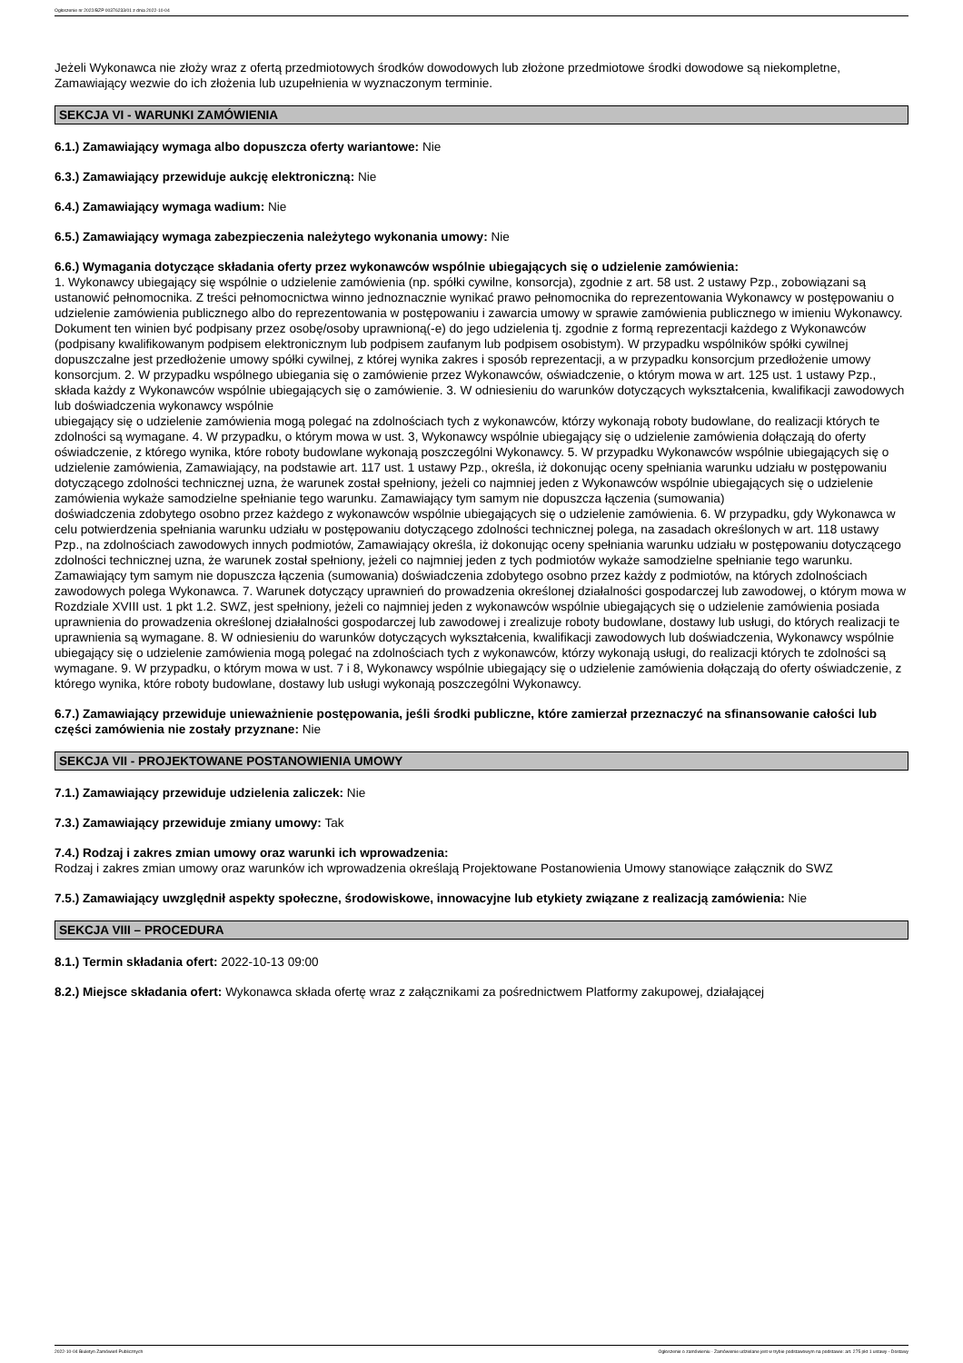Ogłoszenie nr 2022/BZP 00376233/01 z dnia 2022-10-04
Jeżeli Wykonawca nie złoży wraz z ofertą przedmiotowych środków dowodowych lub złożone przedmiotowe środki dowodowe są niekompletne, Zamawiający wezwie do ich złożenia lub uzupełnienia w wyznaczonym terminie.
SEKCJA VI - WARUNKI ZAMÓWIENIA
6.1.) Zamawiający wymaga albo dopuszcza oferty wariantowe: Nie
6.3.) Zamawiający przewiduje aukcję elektroniczną: Nie
6.4.) Zamawiający wymaga wadium: Nie
6.5.) Zamawiający wymaga zabezpieczenia należytego wykonania umowy: Nie
6.6.) Wymagania dotyczące składania oferty przez wykonawców wspólnie ubiegających się o udzielenie zamówienia:
1. Wykonawcy ubiegający się wspólnie o udzielenie zamówienia (np. spółki cywilne, konsorcja), zgodnie z art. 58 ust. 2 ustawy Pzp., zobowiązani są ustanowić pełnomocnika. Z treści pełnomocnictwa winno jednoznacznie wynikać prawo pełnomocnika do reprezentowania Wykonawcy w postępowaniu o udzielenie zamówienia publicznego albo do reprezentowania w postępowaniu i zawarcia umowy w sprawie zamówienia publicznego w imieniu Wykonawcy. Dokument ten winien być podpisany przez osobę/osoby uprawnioną(-e) do jego udzielenia tj. zgodnie z formą reprezentacji każdego z Wykonawców (podpisany kwalifikowanym podpisem elektronicznym lub podpisem zaufanym lub podpisem osobistym). W przypadku wspólników spółki cywilnej dopuszczalne jest przedłożenie umowy spółki cywilnej, z której wynika zakres i sposób reprezentacji, a w przypadku konsorcjum przedłożenie umowy konsorcjum. 2. W przypadku wspólnego ubiegania się o zamówienie przez Wykonawców, oświadczenie, o którym mowa w art. 125 ust. 1 ustawy Pzp., składa każdy z Wykonawców wspólnie ubiegających się o zamówienie. 3. W odniesieniu do warunków dotyczących wykształcenia, kwalifikacji zawodowych lub doświadczenia wykonawcy wspólnie
ubiegający się o udzielenie zamówienia mogą polegać na zdolnościach tych z wykonawców, którzy wykonają roboty budowlane, do realizacji których te zdolności są wymagane. 4. W przypadku, o którym mowa w ust. 3, Wykonawcy wspólnie ubiegający się o udzielenie zamówienia dołączają do oferty oświadczenie, z którego wynika, które roboty budowlane wykonają poszczególni Wykonawcy. 5. W przypadku Wykonawców wspólnie ubiegających się o udzielenie zamówienia, Zamawiający, na podstawie art. 117 ust. 1 ustawy Pzp., określa, iż dokonując oceny spełniania warunku udziału w postępowaniu dotyczącego zdolności technicznej uzna, że warunek został spełniony, jeżeli co najmniej jeden z Wykonawców wspólnie ubiegających się o udzielenie zamówienia wykaże samodzielne spełnianie tego warunku. Zamawiający tym samym nie dopuszcza łączenia (sumowania)
doświadczenia zdobytego osobno przez każdego z wykonawców wspólnie ubiegających się o udzielenie zamówienia. 6. W przypadku, gdy Wykonawca w celu potwierdzenia spełniania warunku udziału w postępowaniu dotyczącego zdolności technicznej polega, na zasadach określonych w art. 118 ustawy Pzp., na zdolnościach zawodowych innych podmiotów, Zamawiający określa, iż dokonując oceny spełniania warunku udziału w postępowaniu dotyczącego zdolności technicznej uzna, że warunek został spełniony, jeżeli co najmniej jeden z tych podmiotów wykaże samodzielne spełnianie tego warunku. Zamawiający tym samym nie dopuszcza łączenia (sumowania) doświadczenia zdobytego osobno przez każdy z podmiotów, na których zdolnościach zawodowych polega Wykonawca. 7. Warunek dotyczący uprawnień do prowadzenia określonej działalności gospodarczej lub zawodowej, o którym mowa w Rozdziale XVIII ust. 1 pkt 1.2. SWZ, jest spełniony, jeżeli co najmniej jeden z wykonawców wspólnie ubiegających się o udzielenie zamówienia posiada uprawnienia do prowadzenia określonej działalności gospodarczej lub zawodowej i zrealizuje roboty budowlane, dostawy lub usługi, do których realizacji te uprawnienia są wymagane. 8. W odniesieniu do warunków dotyczących wykształcenia, kwalifikacji zawodowych lub doświadczenia, Wykonawcy wspólnie ubiegający się o udzielenie zamówienia mogą polegać na zdolnościach tych z wykonawców, którzy wykonają usługi, do realizacji których te zdolności są wymagane. 9. W przypadku, o którym mowa w ust. 7 i 8, Wykonawcy wspólnie ubiegający się o udzielenie zamówienia dołączają do oferty oświadczenie, z którego wynika, które roboty budowlane, dostawy lub usługi wykonają poszczególni Wykonawcy.
6.7.) Zamawiający przewiduje unieważnienie postępowania, jeśli środki publiczne, które zamierzał przeznaczyć na sfinansowanie całości lub części zamówienia nie zostały przyznane: Nie
SEKCJA VII - PROJEKTOWANE POSTANOWIENIA UMOWY
7.1.) Zamawiający przewiduje udzielenia zaliczek: Nie
7.3.) Zamawiający przewiduje zmiany umowy: Tak
7.4.) Rodzaj i zakres zmian umowy oraz warunki ich wprowadzenia:
Rodzaj i zakres zmian umowy oraz warunków ich wprowadzenia określają Projektowane Postanowienia Umowy stanowiące załącznik do SWZ
7.5.) Zamawiający uwzględnił aspekty społeczne, środowiskowe, innowacyjne lub etykiety związane z realizacją zamówienia: Nie
SEKCJA VIII – PROCEDURA
8.1.) Termin składania ofert: 2022-10-13 09:00
8.2.) Miejsce składania ofert: Wykonawca składa ofertę wraz z załącznikami za pośrednictwem Platformy zakupowej, działającej
2022-10-04 Biuletyn Zamówień Publicznych Ogłoszenie o zamówieniu - Zamówienie udzielane jest w trybie podstawowym na podstawie: art. 275 pkt 1 ustawy - Dostawy